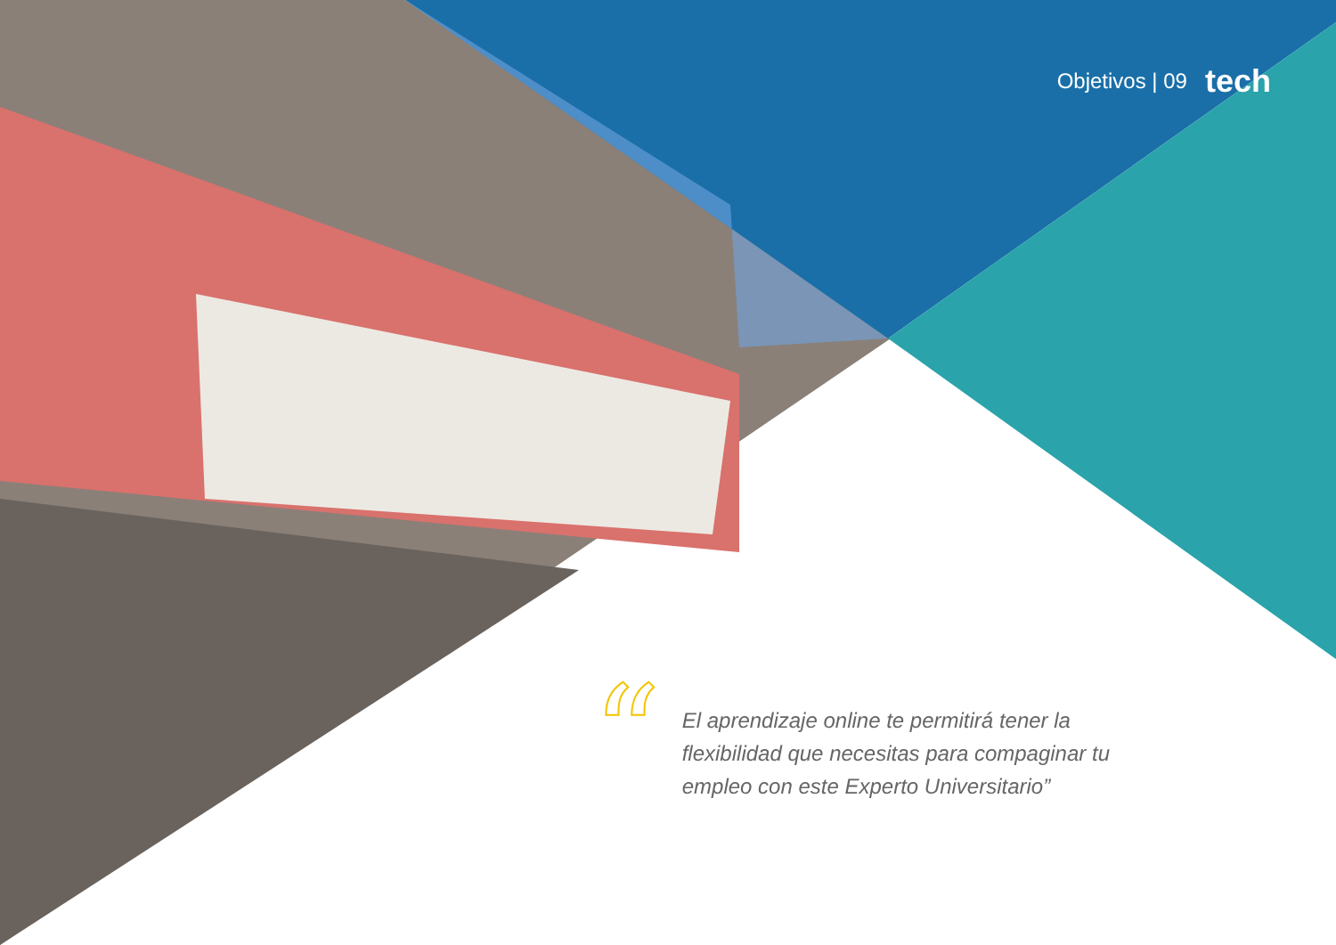Objetivos | 09 tech
“
El aprendizaje online te permitirá tener la flexibilidad que necesitas para compaginar tu empleo con este Experto Universitario”